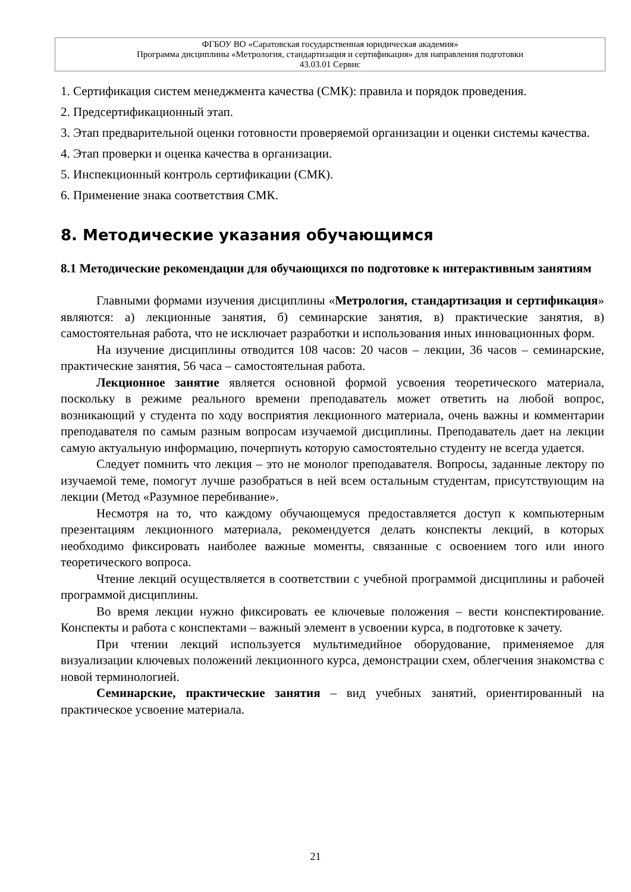ФГБОУ ВО «Саратовская государственная юридическая академия»
Программа дисциплины «Метрология, стандартизация и сертификация» для направления подготовки
43.03.01 Сервис
1. Сертификация систем менеджмента качества (СМК): правила и порядок проведения.
2. Предсертификационный этап.
3. Этап предварительной оценки готовности проверяемой организации и оценки системы качества.
4. Этап проверки и оценка качества в организации.
5. Инспекционный контроль сертификации (СМК).
6. Применение знака соответствия СМК.
8. Методические указания обучающимся
8.1 Методические рекомендации для обучающихся по подготовке к интерактивным занятиям
Главными формами изучения дисциплины «Метрология, стандартизация и сертификация» являются: а) лекционные занятия, б) семинарские занятия, в) практические занятия, в) самостоятельная работа, что не исключает разработки и использования иных инновационных форм.
На изучение дисциплины отводится 108 часов: 20 часов – лекции, 36 часов – семинарские, практические занятия, 56 часа – самостоятельная работа.
Лекционное занятие является основной формой усвоения теоретического материала, поскольку в режиме реального времени преподаватель может ответить на любой вопрос, возникающий у студента по ходу восприятия лекционного материала, очень важны и комментарии преподавателя по самым разным вопросам изучаемой дисциплины. Преподаватель дает на лекции самую актуальную информацию, почерпнуть которую самостоятельно студенту не всегда удается.
Следует помнить что лекция – это не монолог преподавателя. Вопросы, заданные лектору по изучаемой теме, помогут лучше разобраться в ней всем остальным студентам, присутствующим на лекции (Метод «Разумное перебивание».
Несмотря на то, что каждому обучающемуся предоставляется доступ к компьютерным презентациям лекционного материала, рекомендуется делать конспекты лекций, в которых необходимо фиксировать наиболее важные моменты, связанные с освоением того или иного теоретического вопроса.
Чтение лекций осуществляется в соответствии с учебной программой дисциплины и рабочей программой дисциплины.
Во время лекции нужно фиксировать ее ключевые положения – вести конспектирование. Конспекты и работа с конспектами – важный элемент в усвоении курса, в подготовке к зачету.
При чтении лекций используется мультимедийное оборудование, применяемое для визуализации ключевых положений лекционного курса, демонстрации схем, облегчения знакомства с новой терминологией.
Семинарские, практические занятия – вид учебных занятий, ориентированный на практическое усвоение материала.
21